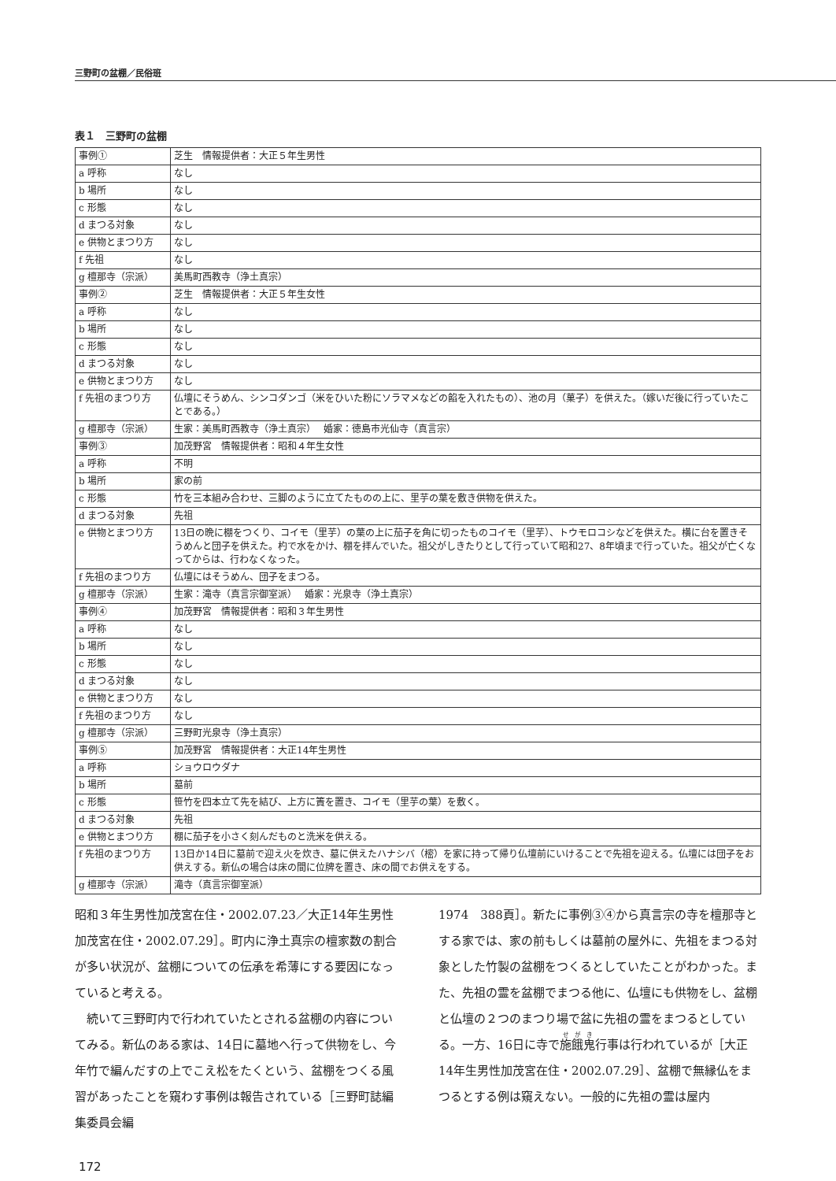三野町の盆棚／民俗班
表１　三野町の盆棚
| 事例① | 芝生 情報提供者：大正５年生男性 |
| a 呼称 | なし |
| b 場所 | なし |
| c 形態 | なし |
| d まつる対象 | なし |
| e 供物とまつり方 | なし |
| f 先祖 | なし |
| g 檀那寺（宗派） | 美馬町西教寺（浄土真宗） |
| 事例② | 芝生 情報提供者：大正５年生女性 |
| a 呼称 | なし |
| b 場所 | なし |
| c 形態 | なし |
| d まつる対象 | なし |
| e 供物とまつり方 | なし |
| f 先祖のまつり方 | 仏壇にそうめん、シンコダンゴ（米をひいた粉にソラマメなどの餡を入れたもの）、池の月（菓子）を供えた。（嫁いだ後に行っていたことである。） |
| g 檀那寺（宗派） | 生家：美馬町西教寺（浄土真宗） 婚家：徳島市光仙寺（真言宗） |
| 事例③ | 加茂野宮 情報提供者：昭和４年生女性 |
| a 呼称 | 不明 |
| b 場所 | 家の前 |
| c 形態 | 竹を三本組み合わせ、三脚のように立てたものの上に、里芋の葉を敷き供物を供えた。 |
| d まつる対象 | 先祖 |
| e 供物とまつり方 | 13日の晩に棚をつくり、コイモ（里芋）の葉の上に茄子を角に切ったものコイモ（里芋）、トウモロコシなどを供えた。横に台を置きそうめんと団子を供えた。杓で水をかけ、棚を拝んでいた。祖父がしきたりとして行っていて昭和27、8年頃まで行っていた。祖父が亡くなってからは、行わなくなった。 |
| f 先祖のまつり方 | 仏壇にはそうめん、団子をまつる。 |
| g 檀那寺（宗派） | 生家：滝寺（真言宗御室派） 婚家：光泉寺（浄土真宗） |
| 事例④ | 加茂野宮 情報提供者：昭和３年生男性 |
| a 呼称 | なし |
| b 場所 | なし |
| c 形態 | なし |
| d まつる対象 | なし |
| e 供物とまつり方 | なし |
| f 先祖のまつり方 | なし |
| g 檀那寺（宗派） | 三野町光泉寺（浄土真宗） |
| 事例⑤ | 加茂野宮 情報提供者：大正14年生男性 |
| a 呼称 | ショウロウダナ |
| b 場所 | 墓前 |
| c 形態 | 笹竹を四本立て先を結び、上方に簀を置き、コイモ（里芋の葉）を敷く。 |
| d まつる対象 | 先祖 |
| e 供物とまつり方 | 棚に茄子を小さく刻んだものと洗米を供える。 |
| f 先祖のまつり方 | 13日か14日に墓前で迎え火を炊き、墓に供えたハナシバ（樒）を家に持って帰り仏壇前にいけることで先祖を迎える。仏壇には団子をお供えする。新仏の場合は床の間に位牌を置き、床の間でお供えをする。 |
| g 檀那寺（宗派） | 滝寺（真言宗御室派） |
昭和３年生男性加茂宮在住・2002.07.23／大正14年生男性加茂宮在住・2002.07.29］。町内に浄土真宗の檀家数の割合が多い状況が、盆棚についての伝承を希薄にする要因になっていると考える。
　続いて三野町内で行われていたとされる盆棚の内容についてみる。新仏のある家は、14日に墓地へ行って供物をし、今年竹で編んだすの上でこえ松をたくという、盆棚をつくる風習があったことを窺わす事例は報告されている［三野町誌編集委員会編
1974　388頁］。新たに事例③④から真言宗の寺を檀那寺とする家では、家の前もしくは墓前の屋外に、先祖をまつる対象とした竹製の盆棚をつくるとしていたことがわかった。また、先祖の霊を盆棚でまつる他に、仏壇にも供物をし、盆棚と仏壇の２つのまつり場で盆に先祖の霊をまつるとしている。一方、16日に寺で施餓鬼行事は行われているが［大正14年生男性加茂宮在住・2002.07.29］、盆棚で無縁仏をまつるとする例は窺えない。一般的に先祖の霊は屋内
172